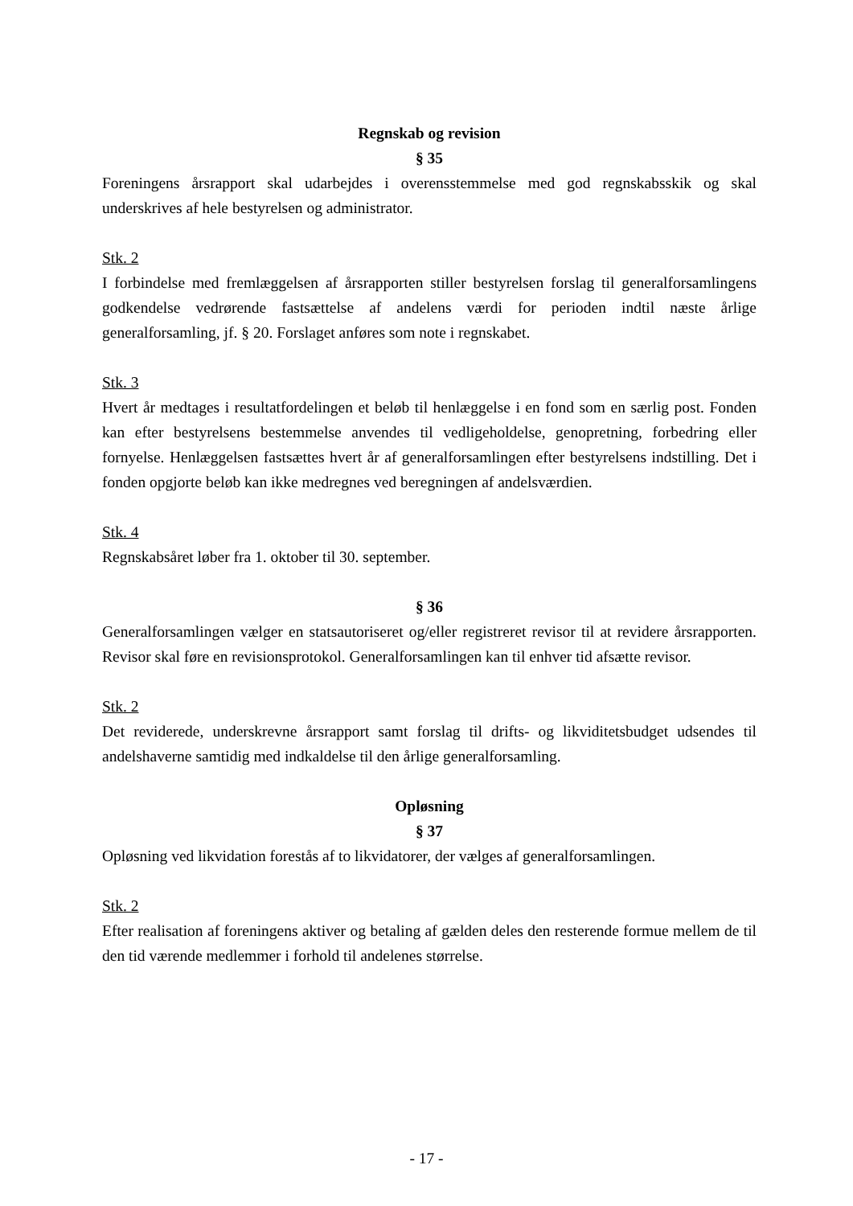Regnskab og revision
§ 35
Foreningens årsrapport skal udarbejdes i overensstemmelse med god regnskabsskik og skal underskrives af hele bestyrelsen og administrator.
Stk. 2
I forbindelse med fremlæggelsen af årsrapporten stiller bestyrelsen forslag til generalforsamlingens godkendelse vedrørende fastsættelse af andelens værdi for perioden indtil næste årlige generalforsamling, jf. § 20. Forslaget anføres som note i regnskabet.
Stk. 3
Hvert år medtages i resultatfordelingen et beløb til henlæggelse i en fond som en særlig post. Fonden kan efter bestyrelsens bestemmelse anvendes til vedligeholdelse, genopretning, forbedring eller fornyelse. Henlæggelsen fastsættes hvert år af generalforsamlingen efter bestyrelsens indstilling. Det i fonden opgjorte beløb kan ikke medregnes ved beregningen af andelsværdien.
Stk. 4
Regnskabsåret løber fra 1. oktober til 30. september.
§ 36
Generalforsamlingen vælger en statsautoriseret og/eller registreret revisor til at revidere årsrapporten. Revisor skal føre en revisionsprotokol. Generalforsamlingen kan til enhver tid afsætte revisor.
Stk. 2
Det reviderede, underskrevne årsrapport samt forslag til drifts- og likviditetsbudget udsendes til andelshaverne samtidig med indkaldelse til den årlige generalforsamling.
Opløsning
§ 37
Opløsning ved likvidation forestås af to likvidatorer, der vælges af generalforsamlingen.
Stk. 2
Efter realisation af foreningens aktiver og betaling af gælden deles den resterende formue mellem de til den tid værende medlemmer i forhold til andelenes størrelse.
- 17 -